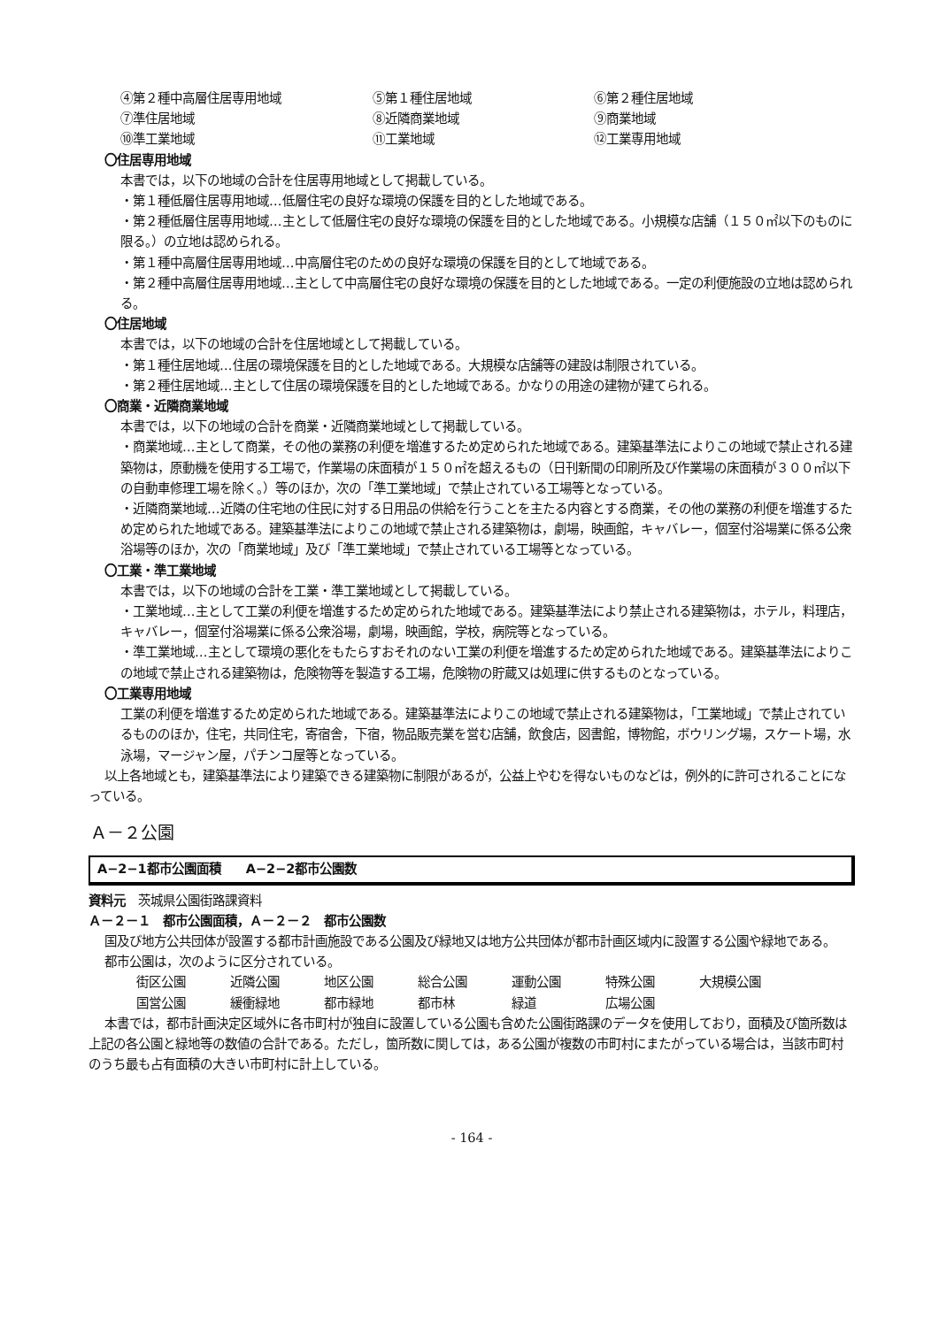④第２種中高層住居専用地域
⑤第１種住居地域
⑥第２種住居地域
⑦準住居地域
⑧近隣商業地域
⑨商業地域
⑩準工業地域
⑪工業地域
⑫工業専用地域
〇住居専用地域
本書では，以下の地域の合計を住居専用地域として掲載している。
・第１種低層住居専用地域…低層住宅の良好な環境の保護を目的とした地域である。
・第２種低層住居専用地域…主として低層住宅の良好な環境の保護を目的とした地域である。小規模な店舗（１５０㎡以下のものに限る。）の立地は認められる。
・第１種中高層住居専用地域…中高層住宅のための良好な環境の保護を目的として地域である。
・第２種中高層住居専用地域…主として中高層住宅の良好な環境の保護を目的とした地域である。一定の利便施設の立地は認められる。
〇住居地域
本書では，以下の地域の合計を住居地域として掲載している。
・第１種住居地域…住居の環境保護を目的とした地域である。大規模な店舗等の建設は制限されている。
・第２種住居地域…主として住居の環境保護を目的とした地域である。かなりの用途の建物が建てられる。
〇商業・近隣商業地域
本書では，以下の地域の合計を商業・近隣商業地域として掲載している。
・商業地域…主として商業，その他の業務の利便を増進するため定められた地域である。建築基準法によりこの地域で禁止される建築物は，原動機を使用する工場で，作業場の床面積が１５０㎡を超えるもの（日刊新聞の印刷所及び作業場の床面積が３００㎡以下の自動車修理工場を除く。）等のほか，次の「準工業地域」で禁止されている工場等となっている。
・近隣商業地域…近隣の住宅地の住民に対する日用品の供給を行うことを主たる内容とする商業，その他の業務の利便を増進するため定められた地域である。建築基準法によりこの地域で禁止される建築物は，劇場，映画館，キャバレー，個室付浴場業に係る公衆浴場等のほか，次の「商業地域」及び「準工業地域」で禁止されている工場等となっている。
〇工業・準工業地域
本書では，以下の地域の合計を工業・準工業地域として掲載している。
・工業地域…主として工業の利便を増進するため定められた地域である。建築基準法により禁止される建築物は，ホテル，料理店，キャバレー，個室付浴場業に係る公衆浴場，劇場，映画館，学校，病院等となっている。
・準工業地域…主として環境の悪化をもたらすおそれのない工業の利便を増進するため定められた地域である。建築基準法によりこの地域で禁止される建築物は，危険物等を製造する工場，危険物の貯蔵又は処理に供するものとなっている。
〇工業専用地域
工業の利便を増進するため定められた地域である。建築基準法によりこの地域で禁止される建築物は，「工業地域」で禁止されているもののほか，住宅，共同住宅，寄宿舎，下宿，物品販売業を営む店舗，飲食店，図書館，博物館，ボウリング場，スケート場，水泳場，マージャン屋，パチンコ屋等となっている。
以上各地域とも，建築基準法により建築できる建築物に制限があるが，公益上やむを得ないものなどは，例外的に許可されることになっている。
Ａ－２公園
A−2−1都市公園面積　　A−2−2都市公園数
資料元　茨城県公園街路課資料
Ａ－２－１　都市公園面積，Ａ－２－２　都市公園数
国及び地方公共団体が設置する都市計画施設である公園及び緑地又は地方公共団体が都市計画区域内に設置する公園や緑地である。
都市公園は，次のように区分されている。
街区公園 近隣公園 地区公園 総合公園 運動公園 特殊公園 大規模公園
国営公園 緩衝緑地 都市緑地 都市林 緑道 広場公園
本書では，都市計画決定区域外に各市町村が独自に設置している公園も含めた公園街路課のデータを使用しており，面積及び箇所数は上記の各公園と緑地等の数値の合計である。ただし，箇所数に関しては，ある公園が複数の市町村にまたがっている場合は，当該市町村のうち最も占有面積の大きい市町村に計上している。
- 164 -